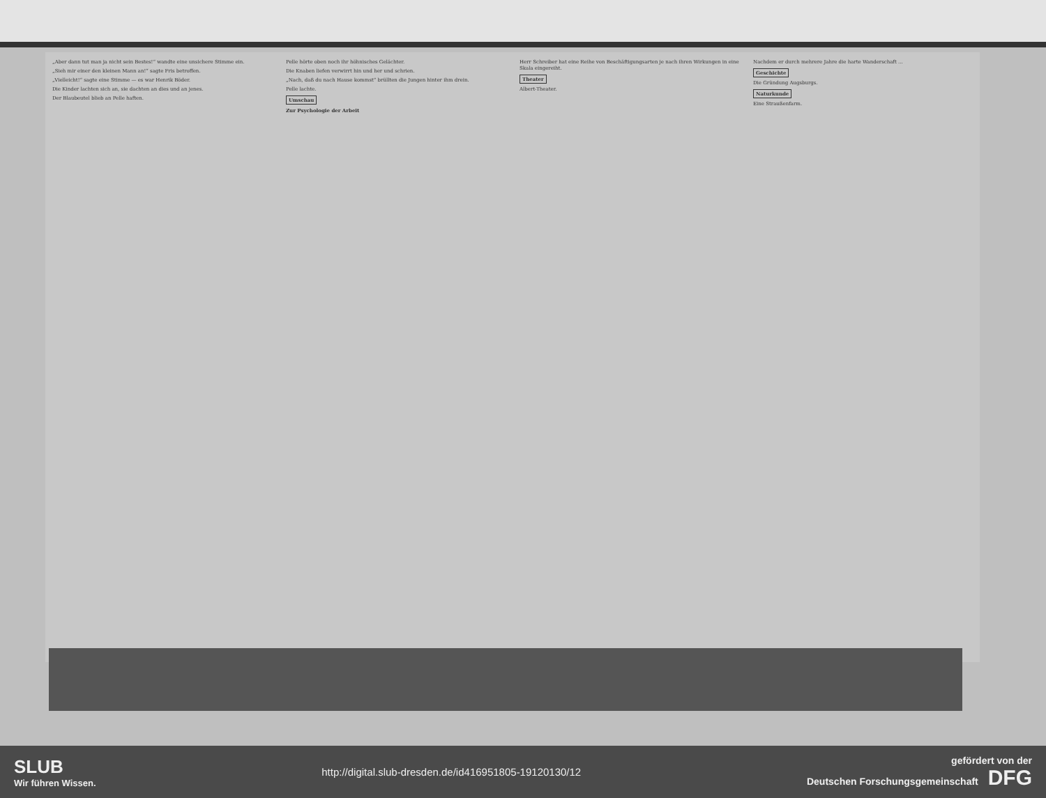„Aber dann tut man ja nicht sein Bestes!“ wandte eine unsichere Stimme ein.
„Sieh mir einer den kleinen Mann an!“ sagte Fris betroffen.
„Vielleicht!“ sagte eine Stimme — es war Henrik Böder.
Die Kinder lachten sich an, sie dachten an dies und an jenes.
Der Blaubeutel blieb an Pelle haften.
Pelle hörte oben noch ihr höhnisches Gelächter.
Die Knaben liefen verwirrt hin und her und schrien.
„Nach, daß du nach Hause kommst“ brüllten die Jungen hinter ihm drein.
Pelle lachte.
Umschau
Zur Psychologie der Arbeit
Herr Schreiber hat eine Reihe von Beschäftigungsarten je nach ihren Wirkungen in eine Skala eingereiht.
Theater
Albert-Theater.
Nachdem er durch mehrere Jahre die harte Wanderschaft ...
Geschichte
Die Gründung Augsburgs.
Naturkunde
Eine Straußenfarm.
SLUB
Wir führen Wissen.
http://digital.slub-dresden.de/id416951805-19120130/12
gefördert von der
Deutschen Forschungsgemeinschaft DFG